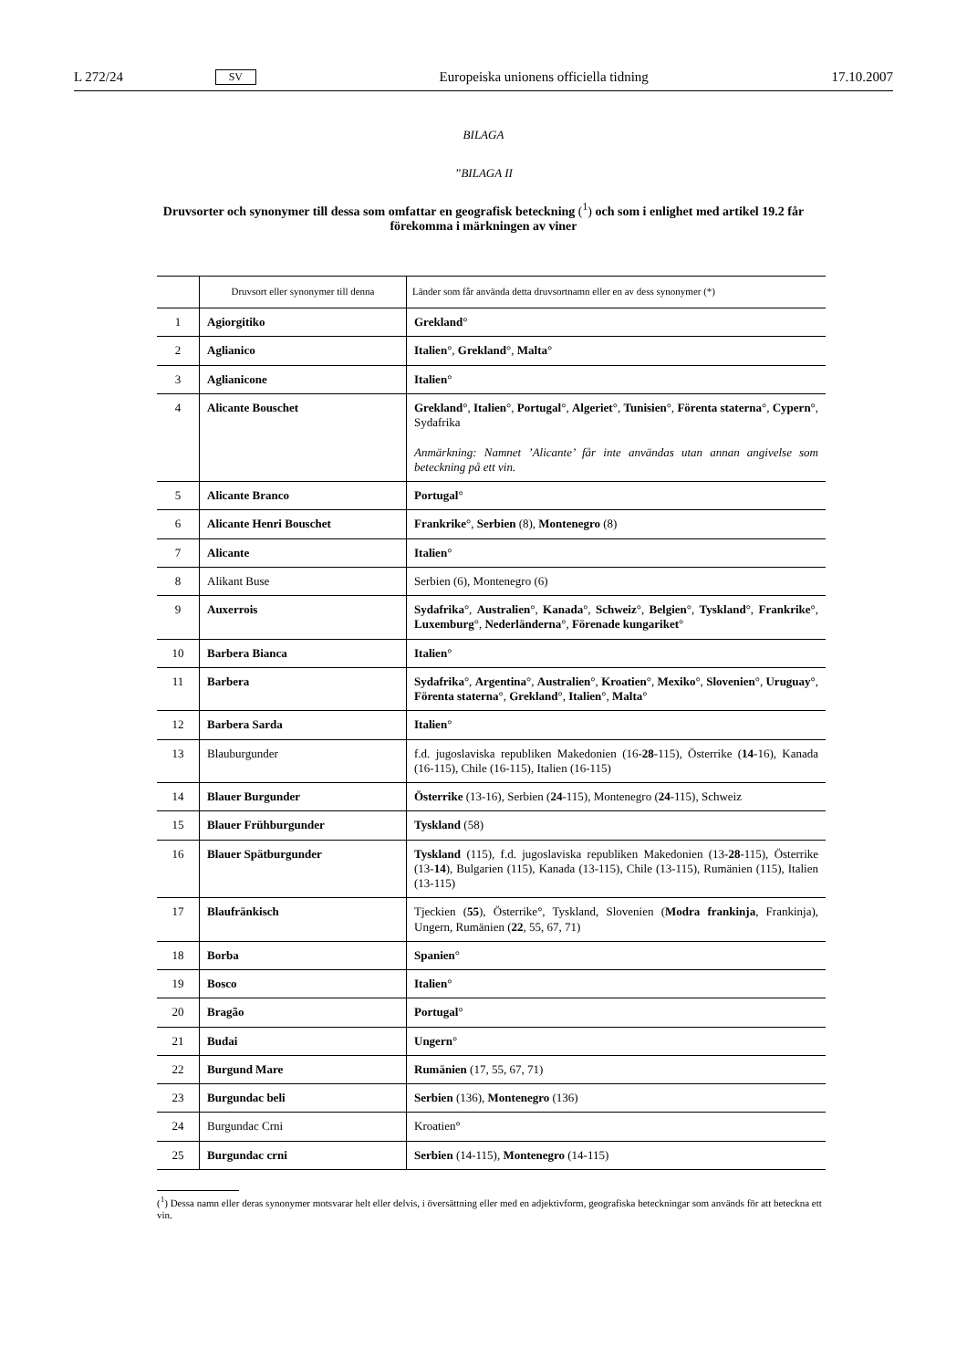L 272/24 SV Europeiska unionens officiella tidning 17.10.2007
BILAGA
”BILAGA II
Druvsorter och synonymer till dessa som omfattar en geografisk beteckning (<sup>1</sup>) och som i enlighet med artikel 19.2 får förekomma i märkningen av viner
| | Druvsort eller synonymer till denna | Länder som får använda detta druvsortnamn eller en av dess synonymer (*) |
| --- | --- | --- |
| 1 | Agiorgitiko | Grekland ° |
| 2 | Aglianico | Italien °, Grekland °, Malta ° |
| 3 | Aglianicone | Italien ° |
| 4 | Alicante Bouschet | Grekland °, Italien °, Portugal °, Algeriet °, Tunisien °, Förenta staterna °, Cypern °, Sydafrika Anmärkning: Namnet ’Alicante’ får inte användas utan annan angivelse som beteckning på ett vin. |
| 5 | Alicante Branco | Portugal ° |
| 6 | Alicante Henri Bouschet | Frankrike °, Serbien (8), Montenegro (8) |
| 7 | Alicante | Italien ° |
| 8 | Alikant Buse | Serbien (6), Montenegro (6) |
| 9 | Auxerrois | Sydafrika °, Australien °, Kanada °, Schweiz °, Belgien °, Tyskland °, Frankrike °, Luxemburg °, Nederländerna °, Förenade kungariket ° |
| 10 | Barbera Bianca | Italien ° |
| 11 | Barbera | Sydafrika °, Argentina °, Australien °, Kroatien °, Mexiko °, Slovenien °, Uruguay °, Förenta staterna °, Grekland °, Italien °, Malta ° |
| 12 | Barbera Sarda | Italien ° |
| 13 | Blauburgunder | f.d. jugoslaviska republiken Makedonien (16- 28 -115), Österrike ( 14 -16), Kanada (16-115), Chile (16-115), Italien (16-115) |
| 14 | Blauer Burgunder | Österrike (13-16), Serbien ( 24 -115), Montenegro ( 24 -115), Schweiz |
| 15 | Blauer Frühburgunder | Tyskland (58) |
| 16 | Blauer Spätburgunder | Tyskland (115), f.d. jugoslaviska republiken Makedonien (13- 28 -115), Österrike (13- 14 ), Bulgarien (115), Kanada (13-115), Chile (13-115), Rumänien (115), Italien (13-115) |
| 17 | Blaufränkisch | Tjeckien ( 55 ), Österrike°, Tyskland, Slovenien ( Modra frankinja , Frankinja), Ungern, Rumänien ( 22 , 55, 67, 71) |
| 18 | Borba | Spanien ° |
| 19 | Bosco | Italien ° |
| 20 | Bragão | Portugal ° |
| 21 | Budai | Ungern ° |
| 22 | Burgund Mare | Rumänien (17, 55, 67, 71) |
| 23 | Burgundac beli | Serbien (136), Montenegro (136) |
| 24 | Burgundac Crni | Kroatien° |
| 25 | Burgundac crni | Serbien (14-115), Montenegro (14-115) |
(<sup>1</sup>) Dessa namn eller deras synonymer motsvarar helt eller delvis, i översättning eller med en adjektivform, geografiska beteckningar som används för att beteckna ett vin.